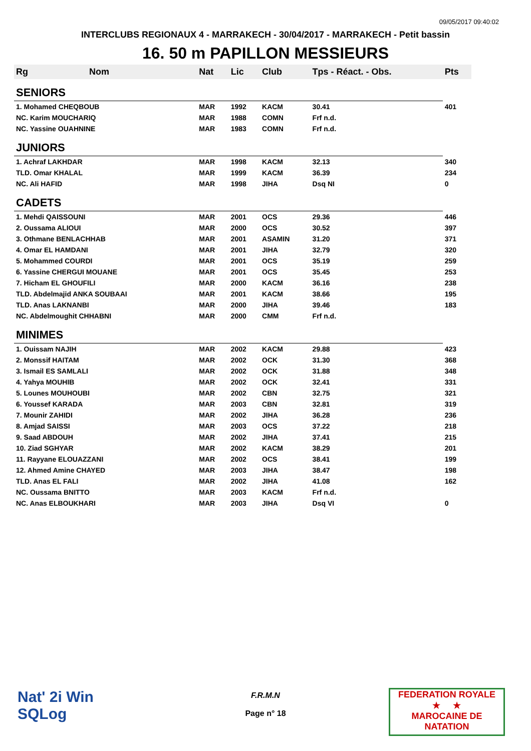09/05/2017 09:40:02
INTERCLUBS REGIONAUX 4 - MARRAKECH - 30/04/2017 - MARRAKECH - Petit bassin
16. 50 m PAPILLON MESSIEURS
| Rg | Nom | Nat | Lic | Club | Tps - Réact. - Obs. | Pts |
| --- | --- | --- | --- | --- | --- | --- |
| SENIORS | | | | | | |
| 1. Mohamed CHEQBOUB | | MAR | 1992 | KACM | 30.41 | 401 |
| NC. Karim MOUCHARIQ | | MAR | 1988 | COMN | Frf n.d. | |
| NC. Yassine OUAHNINE | | MAR | 1983 | COMN | Frf n.d. | |
| JUNIORS | | | | | | |
| 1. Achraf LAKHDAR | | MAR | 1998 | KACM | 32.13 | 340 |
| TLD. Omar KHALAL | | MAR | 1999 | KACM | 36.39 | 234 |
| NC. Ali HAFID | | MAR | 1998 | JIHA | Dsq NI | 0 |
| CADETS | | | | | | |
| 1. Mehdi QAISSOUNI | | MAR | 2001 | OCS | 29.36 | 446 |
| 2. Oussama ALIOUI | | MAR | 2000 | OCS | 30.52 | 397 |
| 3. Othmane BENLACHHAB | | MAR | 2001 | ASAMIN | 31.20 | 371 |
| 4. Omar EL HAMDANI | | MAR | 2001 | JIHA | 32.79 | 320 |
| 5. Mohammed COURDI | | MAR | 2001 | OCS | 35.19 | 259 |
| 6. Yassine CHERGUI MOUANE | | MAR | 2001 | OCS | 35.45 | 253 |
| 7. Hicham EL GHOUFILI | | MAR | 2000 | KACM | 36.16 | 238 |
| TLD. Abdelmajid ANKA SOUBAAI | | MAR | 2001 | KACM | 38.66 | 195 |
| TLD. Anas LAKNANBI | | MAR | 2000 | JIHA | 39.46 | 183 |
| NC. Abdelmoughit CHHABNI | | MAR | 2000 | CMM | Frf n.d. | |
| MINIMES | | | | | | |
| 1. Ouissam NAJIH | | MAR | 2002 | KACM | 29.88 | 423 |
| 2. Monssif HAITAM | | MAR | 2002 | OCK | 31.30 | 368 |
| 3. Ismail ES SAMLALI | | MAR | 2002 | OCK | 31.88 | 348 |
| 4. Yahya MOUHIB | | MAR | 2002 | OCK | 32.41 | 331 |
| 5. Lounes MOUHOUBI | | MAR | 2002 | CBN | 32.75 | 321 |
| 6. Youssef KARADA | | MAR | 2003 | CBN | 32.81 | 319 |
| 7. Mounir ZAHIDI | | MAR | 2002 | JIHA | 36.28 | 236 |
| 8. Amjad SAISSI | | MAR | 2003 | OCS | 37.22 | 218 |
| 9. Saad ABDOUH | | MAR | 2002 | JIHA | 37.41 | 215 |
| 10. Ziad SGHYAR | | MAR | 2002 | KACM | 38.29 | 201 |
| 11. Rayyane ELOUAZZANI | | MAR | 2002 | OCS | 38.41 | 199 |
| 12. Ahmed Amine CHAYED | | MAR | 2003 | JIHA | 38.47 | 198 |
| TLD. Anas EL FALI | | MAR | 2002 | JIHA | 41.08 | 162 |
| NC. Oussama BNITTO | | MAR | 2003 | KACM | Frf n.d. | |
| NC. Anas ELBOUKHARI | | MAR | 2003 | JIHA | Dsq VI | 0 |
Nat' 2i Win
SQLog
F.R.M.N
Page n° 18
FEDERATION ROYALE
★ ★
MAROCAINE DE NATATION